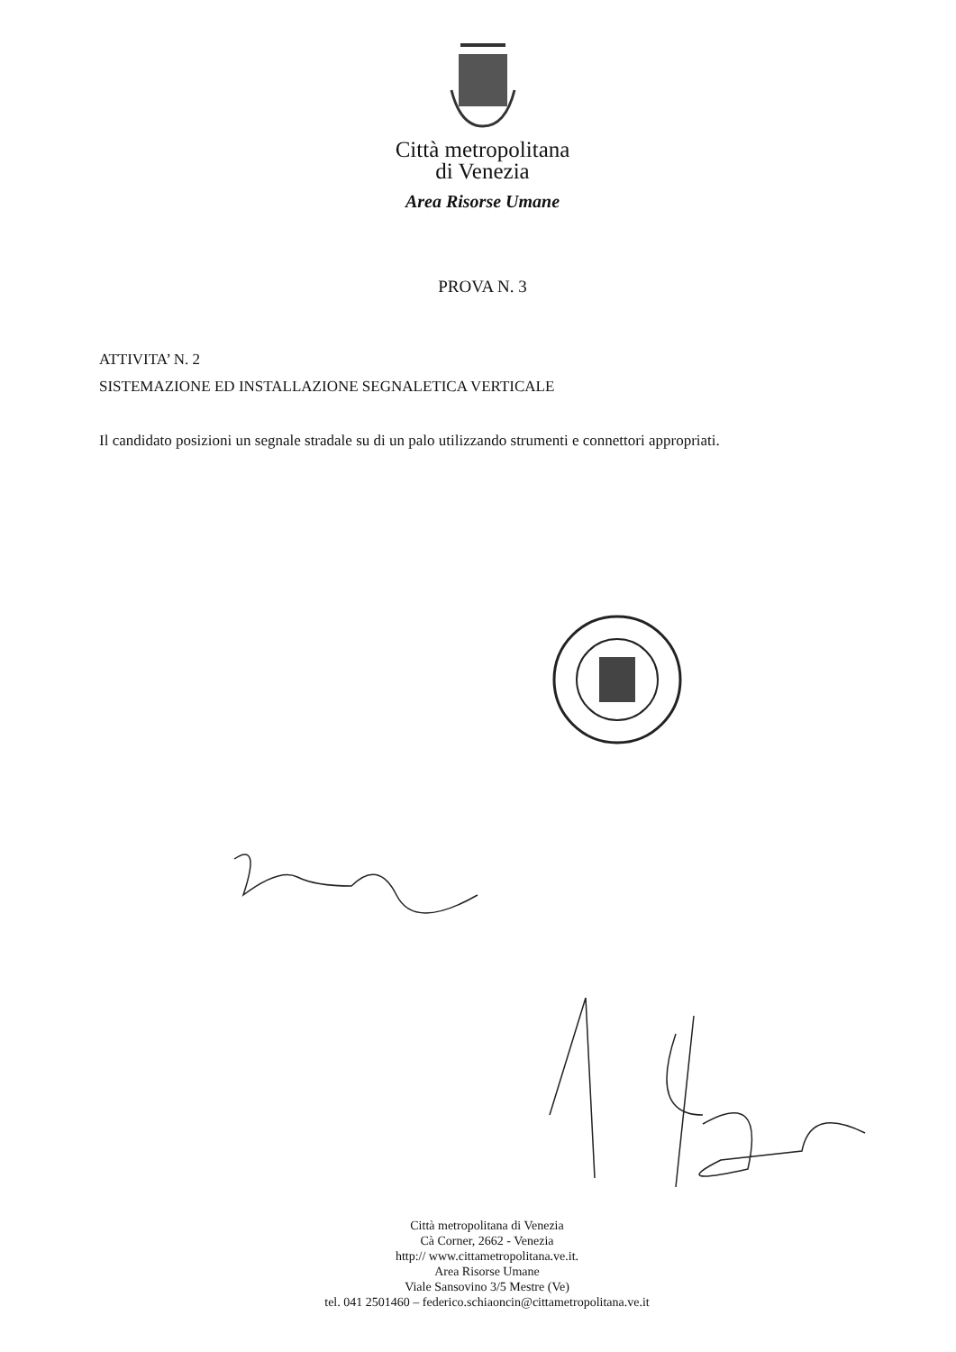Città metropolitana
di Venezia
Area Risorse Umane
PROVA N. 3
ATTIVITA’ N. 2
SISTEMAZIONE ED INSTALLAZIONE SEGNALETICA VERTICALE
Il candidato posizioni un segnale stradale su di un palo utilizzando strumenti e connettori appropriati.
Città metropolitana di Venezia
Cà Corner, 2662 - Venezia
http:// www.cittametropolitana.ve.it.
Area Risorse Umane
Viale Sansovino 3/5 Mestre (Ve)
tel. 041 2501460 – federico.schiaoncin@cittametropolitana.ve.it